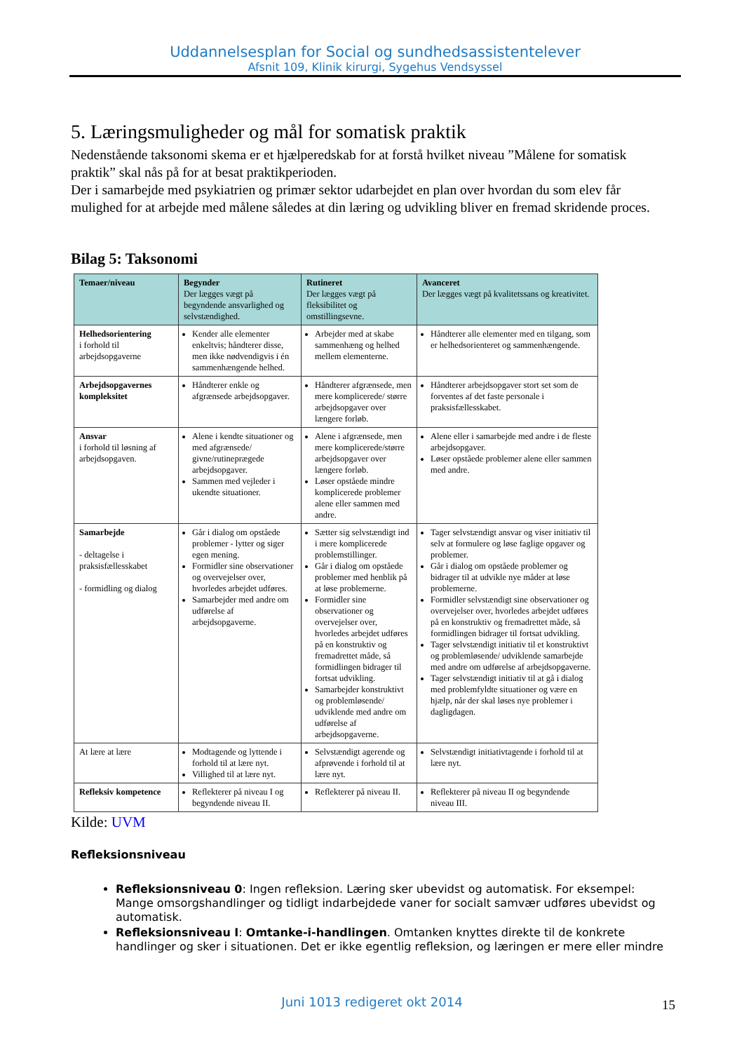Uddannelsesplan for Social og sundhedsassistentelever
Afsnit 109, Klinik kirurgi, Sygehus Vendsyssel
5. Læringsmuligheder og mål for somatisk praktik
Nedenstående taksonomi skema er et hjælperedskab for at forstå hvilket niveau ”Målene for somatisk praktik” skal nås på for at besat praktikperioden.
Der i samarbejde med psykiatrien og primær sektor udarbejdet en plan over hvordan du som elev får mulighed for at arbejde med målene således at din læring og udvikling bliver en fremad skridende proces.
Bilag 5: Taksonomi
| Temaer/niveau | Begynder Der lægges vægt på begyndende ansvarlighed og selvstændighed. | Rutineret Der lægges vægt på fleksibilitet og omstillingsevne. | Avanceret Der lægges vægt på kvalitetssans og kreativitet. |
| --- | --- | --- | --- |
| Helhedsorientering i forhold til arbejdsopgaverne | Kender alle elementer enkeltvis; håndterer disse, men ikke nødvendigvis i én sammenhængende helhed. | Arbejder med at skabe sammenhæng og helhed mellem elementerne. | Håndterer alle elementer med en tilgang, som er helhedsorienteret og sammenhængende. |
| Arbejdsopgavernes kompleksitet | Håndterer enkle og afgrænsede arbejdsopgaver. | Håndterer afgrænsede, men mere komplicerede/ større arbejdsopgaver over længere forløb. | Håndterer arbejdsopgaver stort set som de forventes af det faste personale i praksisfællesskabet. |
| Ansvar i forhold til løsning af arbejdsopgaven. | Alene i kendte situationer og med afgrænsede/ givne/rutineprægede arbejdsopgaver. Sammen med vejleder i ukendte situationer. | Alene i afgrænsede, men mere komplicerede/større arbejdsopgaver over længere forløb. Løser opståede mindre komplicerede problemer alene eller sammen med andre. | Alene eller i samarbejde med andre i de fleste arbejdsopgaver. Løser opståede problemer alene eller sammen med andre. |
| Samarbejde - deltagelse i praksisfællesskabet - formidling og dialog | Går i dialog om opståede problemer - lytter og siger egen mening. Formidler sine observationer og overvejelser over, hvorledes arbejdet udføres. Samarbejder med andre om udførelse af arbejdsopgaverne. | Sætter sig selvstændigt ind i mere komplicerede problemstillinger. Går i dialog om opståede problemer med henblik på at løse problemerne. Formidler sine observationer og overvejelser over, hvorledes arbejdet udføres på en konstruktiv og fremadrettet måde, så formidlingen bidrager til fortsat udvikling. Samarbejder konstruktivt og problemløsende/ udviklende med andre om udførelse af arbejdsopgaverne. | Tager selvstændigt ansvar og viser initiativ til selv at formulere og løse faglige opgaver og problemer. Går i dialog om opståede problemer og bidrager til at udvikle nye måder at løse problemerne. Formidler selvstændigt sine observationer og overvejelser over, hvorledes arbejdet udføres på en konstruktiv og fremadrettet måde, så formidlingen bidrager til fortsat udvikling. Tager selvstændigt initiativ til et konstruktivt og problemløsende/ udviklende samarbejde med andre om udførelse af arbejdsopgaverne. Tager selvstændigt initiativ til at gå i dialog med problemfyldte situationer og være en hjælp, når der skal løses nye problemer i dagligdagen. |
| At lære at lære | Modtagende og lyttende i forhold til at lære nyt. Villighed til at lære nyt. | Selvstændigt agerende og afprøvende i forhold til at lære nyt. | Selvstændigt initiativtagende i forhold til at lære nyt. |
| Refleksiv kompetence | Reflekterer på niveau I og begyndende niveau II. | Reflekterer på niveau II. | Reflekterer på niveau II og begyndende niveau III. |
Kilde: UVM
Refleksionsniveau
Refleksionsniveau 0: Ingen refleksion. Læring sker ubevidst og automatisk. For eksempel: Mange omsorgshandlinger og tidligt indarbejdede vaner for socialt samvær udføres ubevidst og automatisk.
Refleksionsniveau I: Omtanke-i-handlingen. Omtanken knyttes direkte til de konkrete handlinger og sker i situationen. Det er ikke egentlig refleksion, og læringen er mere eller mindre
Juni 1013 redigeret okt 2014 15